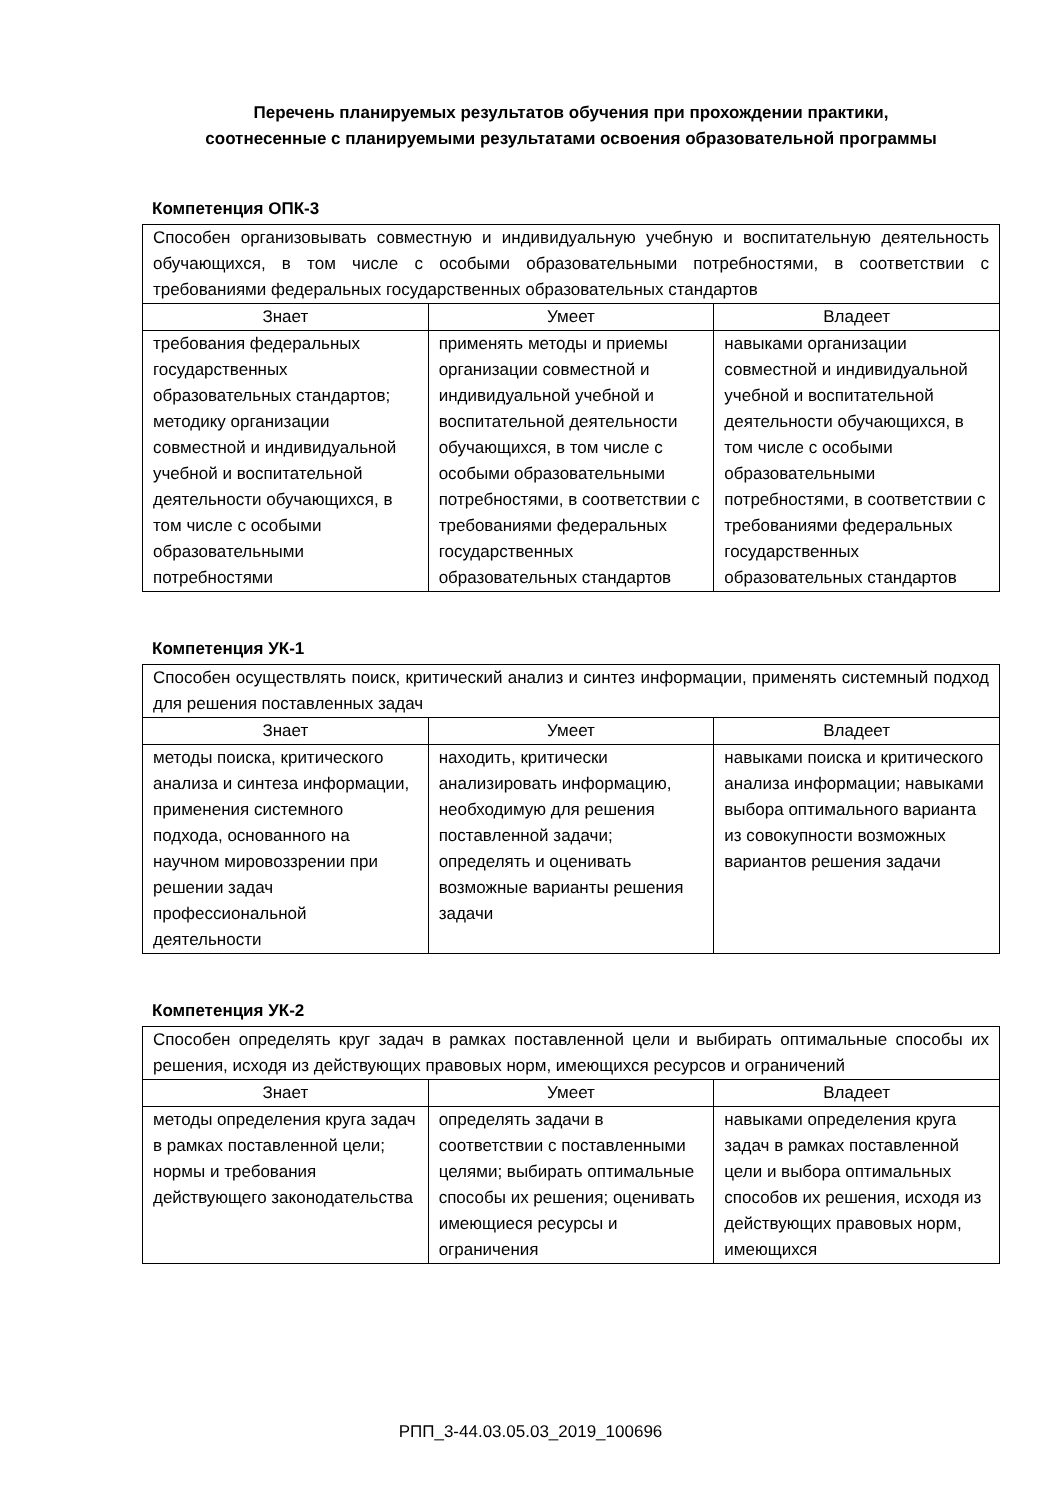Перечень планируемых результатов обучения при прохождении практики,
соотнесенные с планируемыми результатами освоения образовательной программы
Компетенция ОПК-3
| Способен организовывать совместную и индивидуальную учебную и воспитательную деятельность обучающихся, в том числе с особыми образовательными потребностями, в соответствии с требованиями федеральных государственных образовательных стандартов | | |
| Знает | Умеет | Владеет |
| требования федеральных государственных образовательных стандартов; методику организации совместной и индивидуальной учебной и воспитательной деятельности обучающихся, в том числе с особыми образовательными потребностями | применять методы и приемы организации совместной и индивидуальной учебной и воспитательной деятельности обучающихся, в том числе с особыми образовательными потребностями, в соответствии с требованиями федеральных государственных образовательных стандартов | навыками организации совместной и индивидуальной учебной и воспитательной деятельности обучающихся, в том числе с особыми образовательными потребностями, в соответствии с требованиями федеральных государственных образовательных стандартов |
Компетенция УК-1
| Способен осуществлять поиск, критический анализ и синтез информации, применять системный подход для решения поставленных задач | | |
| Знает | Умеет | Владеет |
| методы поиска, критического анализа и синтеза информации, применения системного подхода, основанного на научном мировоззрении при решении задач профессиональной деятельности | находить, критически анализировать информацию, необходимую для решения поставленной задачи; определять и оценивать возможные варианты решения задачи | навыками поиска и критического анализа информации; навыками выбора оптимального варианта из совокупности возможных вариантов решения задачи |
Компетенция УК-2
| Способен определять круг задач в рамках поставленной цели и выбирать оптимальные способы их решения, исходя из действующих правовых норм, имеющихся ресурсов и ограничений | | |
| Знает | Умеет | Владеет |
| методы определения круга задач в рамках поставленной цели; нормы и требования действующего законодательства | определять задачи в соответствии с поставленными целями; выбирать оптимальные способы их решения; оценивать имеющиеся ресурсы и ограничения | навыками определения круга задач в рамках поставленной цели и выбора оптимальных способов их решения, исходя из действующих правовых норм, имеющихся |
РПП_3-44.03.05.03_2019_100696